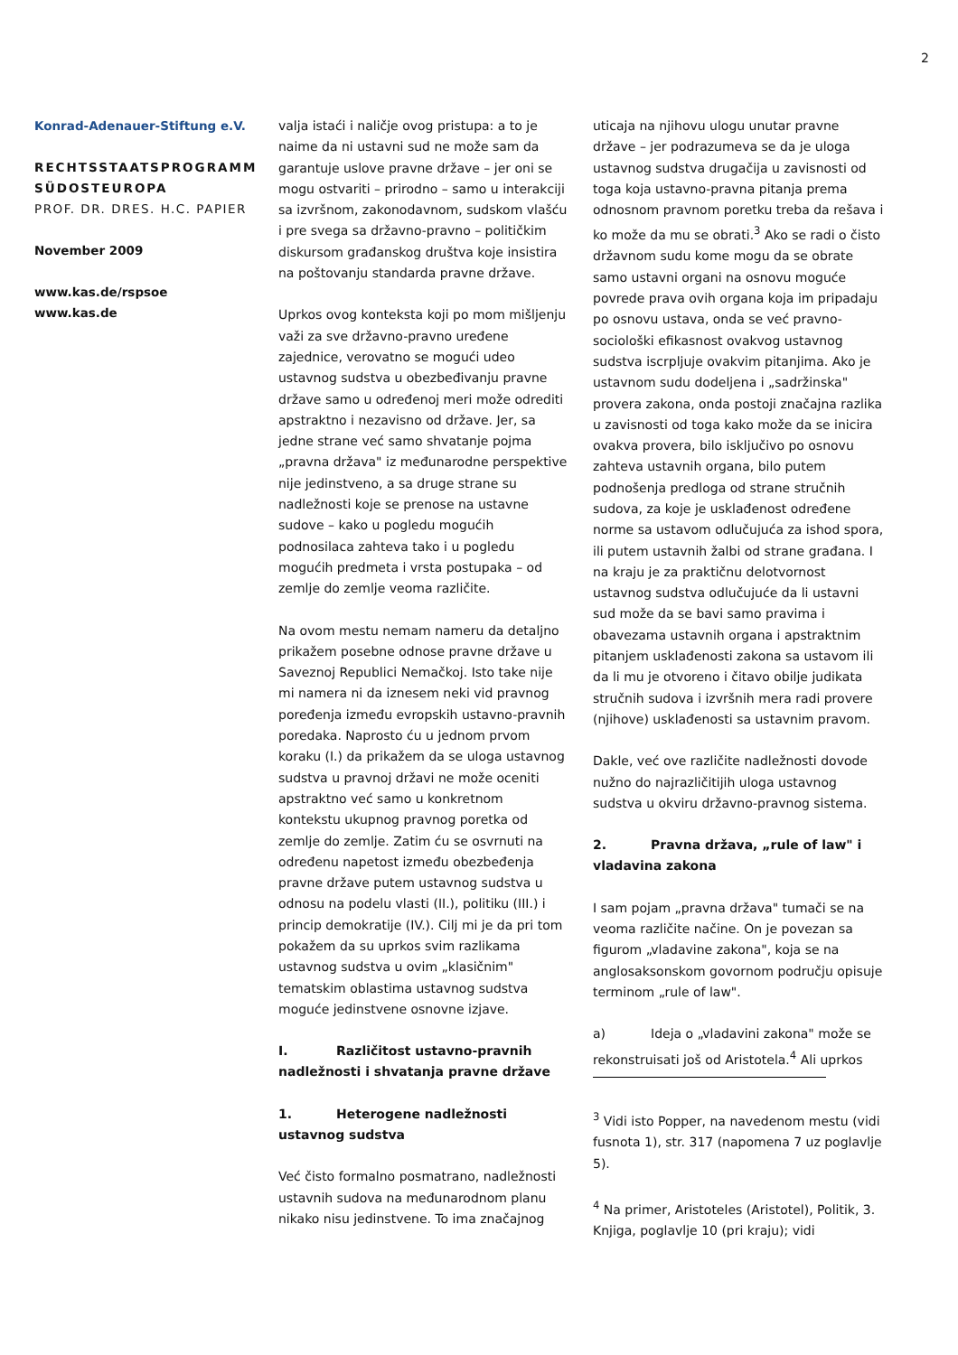2
Konrad-Adenauer-Stiftung e.V.
RECHTSSTAATSPROGRAMM SÜDOSTEUROPA
PROF. DR. DRES. H.C. PAPIER
November 2009
www.kas.de/rspsoe
www.kas.de
valja istaći i naličje ovog pristupa: a to je naime da ni ustavni sud ne može sam da garantuje uslove pravne države – jer oni se mogu ostvariti – prirodno – samo u interakciji sa izvršnom, zakonodavnom, sudskom vlašću i pre svega sa državno-pravno – političkim diskursom građanskog društva koje insistira na poštovanju standarda pravne države.
Uprkos ovog konteksta koji po mom mišljenju važi za sve državno-pravno uređene zajednice, verovatno se mogući udeo ustavnog sudstva u obezbeđivanju pravne države samo u određenoj meri može odrediti apstraktno i nezavisno od države. Jer, sa jedne strane već samo shvatanje pojma „pravna država" iz međunarodne perspektive nije jedinstveno, a sa druge strane su nadležnosti koje se prenose na ustavne sudove – kako u pogledu mogućih podnosilaca zahteva tako i u pogledu mogućih predmeta i vrsta postupaka – od zemlje do zemlje veoma različite.
Na ovom mestu nemam nameru da detaljno prikažem posebne odnose pravne države u Saveznoj Republici Nemačkoj. Isto take nije mi namera ni da iznesem neki vid pravnog poređenja između evropskih ustavno-pravnih poredaka. Naprosto ću u jednom prvom koraku (I.) da prikažem da se uloga ustavnog sudstva u pravnoj državi ne može oceniti apstraktno već samo u konkretnom kontekstu ukupnog pravnog poretka od zemlje do zemlje. Zatim ću se osvrnuti na određenu napetost između obezbeđenja pravne države putem ustavnog sudstva u odnosu na podelu vlasti (II.), politiku (III.) i princip demokratije (IV.). Cilj mi je da pri tom pokažem da su uprkos svim razlikama ustavnog sudstva u ovim „klasičnim" tematskim oblastima ustavnog sudstva moguće jedinstvene osnovne izjave.
I. Različitost ustavno-pravnih nadležnosti i shvatanja pravne države
1. Heterogene nadležnosti ustavnog sudstva
Već čisto formalno posmatrano, nadležnosti ustavnih sudova na međunarodnom planu nikako nisu jedinstvene. To ima značajnog
uticaja na njihovu ulogu unutar pravne države – jer podrazumeva se da je uloga ustavnog sudstva drugačija u zavisnosti od toga koja ustavno-pravna pitanja prema odnosnom pravnom poretku treba da rešava i ko može da mu se obrati.<sup>3</sup> Ako se radi o čisto državnom sudu kome mogu da se obrate samo ustavni organi na osnovu moguće povrede prava ovih organa koja im pripadaju po osnovu ustava, onda se već pravno-sociološki efikasnost ovakvog ustavnog sudstva iscrpljuje ovakvim pitanjima. Ako je ustavnom sudu dodeljena i „sadržinska" provera zakona, onda postoji značajna razlika u zavisnosti od toga kako može da se inicira ovakva provera, bilo isključivo po osnovu zahteva ustavnih organa, bilo putem podnošenja predloga od strane stručnih sudova, za koje je usklađenost određene norme sa ustavom odlučujuća za ishod spora, ili putem ustavnih žalbi od strane građana. I na kraju je za praktičnu delotvornost ustavnog sudstva odlučujuće da li ustavni sud može da se bavi samo pravima i obavezama ustavnih organa i apstraktnim pitanjem usklađenosti zakona sa ustavom ili da li mu je otvoreno i čitavo obilje judikata stručnih sudova i izvršnih mera radi provere (njihove) usklađenosti sa ustavnim pravom.
Dakle, već ove različite nadležnosti dovode nužno do najrazličitijih uloga ustavnog sudstva u okviru državno-pravnog sistema.
2. Pravna država, „rule of law" i vladavina zakona
I sam pojam „pravna država" tumači se na veoma različite načine. On je povezan sa figurom „vladavine zakona", koja se na anglosaksonskom govornom području opisuje terminom „rule of law".
a) Ideja o „vladavini zakona" može se rekonstruisati još od Aristotela.<sup>4</sup> Ali uprkos
<sup>3</sup> Vidi isto Popper, na navedenom mestu (vidi fusnota 1), str. 317 (napomena 7 uz poglavlje 5).
<sup>4</sup> Na primer, Aristoteles (Aristotel), Politik, 3. Knjiga, poglavlje 10 (pri kraju); vidi